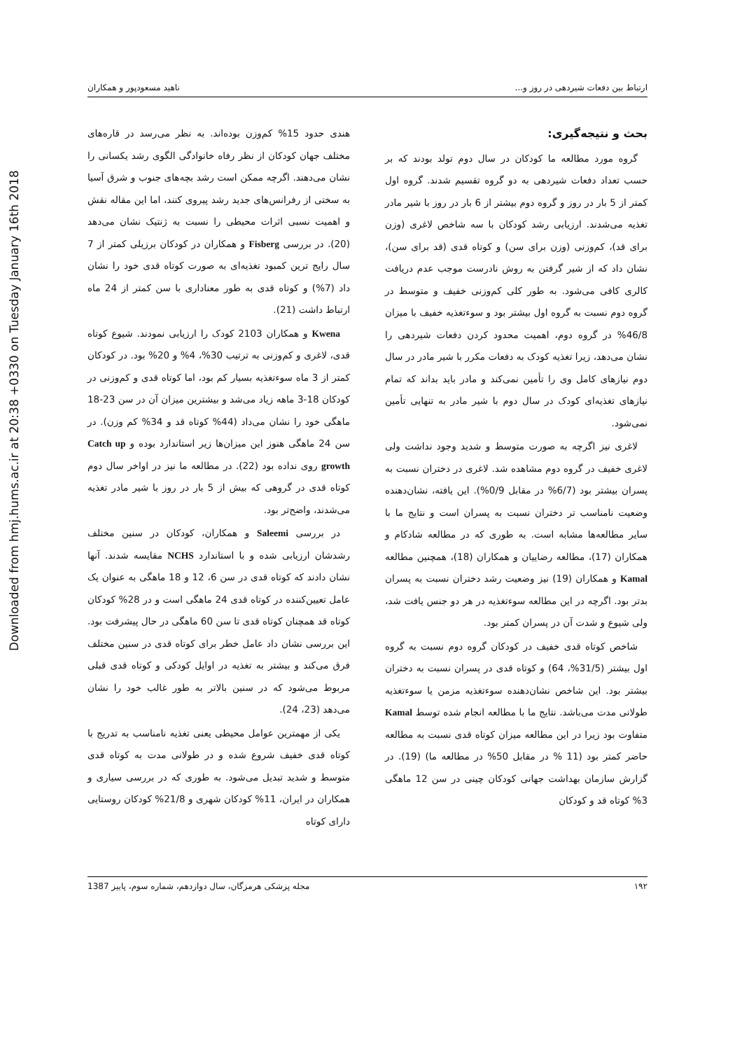Downloaded from hmj.hums.ac.ir at 20:38 +0330 on Tuesday January 16th 2018
ارتباط بین دفعات شیردهی در روز و... ناهید مسعودپور و همکاران
بحث و نتیجه‌گیری:
گروه مورد مطالعه ما کودکان در سال دوم تولد بودند که بر حسب تعداد دفعات شیردهی به دو گروه تقسیم شدند. گروه اول کمتر از 5 بار در روز و گروه دوم بیشتر از 6 بار در روز با شیر مادر تغذیه می‌شدند. ارزیابی رشد کودکان با سه شاخص لاغری (وزن برای قد)، کم‌وزنی (وزن برای سن) و کوتاه قدی (قد برای سن)، نشان داد که از شیر گرفتن به روش نادرست موجب عدم دریافت کالری کافی می‌شود. به طور کلی کم‌وزنی خفیف و متوسط در گروه دوم نسبت به گروه اول بیشتر بود و سوءتغذیه خفیف با میزان 46/8% در گروه دوم، اهمیت محدود کردن دفعات شیردهی را نشان می‌دهد، زیرا تغذیه کودک به دفعات مکرر با شیر مادر در سال دوم نیازهای کامل وی را تأمین نمی‌کند و مادر باید بداند که تمام نیازهای تغذیه‌ای کودک در سال دوم با شیر مادر به تنهایی تأمین نمی‌شود.
لاغری نیز اگرچه به صورت متوسط و شدید وجود نداشت ولی لاغری خفیف در گروه دوم مشاهده شد. لاغری در دختران نسبت به پسران بیشتر بود (6/7% در مقابل 0/9%). این یافته، نشان‌دهنده وضعیت نامناسب تر دختران نسبت به پسران است و نتایج ما با سایر مطالعه‌ها مشابه است. به طوری که در مطالعه شادکام و همکاران (17)، مطالعه رضاییان و همکاران (18)، همچنین مطالعه Kamal و همکاران (19) نیز وضعیت رشد دختران نسبت به پسران بدتر بود. اگرچه در این مطالعه سوءتغذیه در هر دو جنس یافت شد، ولی شیوع و شدت آن در پسران کمتر بود.
شاخص کوتاه قدی خفیف در کودکان گروه دوم نسبت به گروه اول بیشتر (31/5%، 64) و کوتاه قدی در پسران نسبت به دختران بیشتر بود. این شاخص نشان‌دهنده سوءتغذیه مزمن یا سوءتغذیه طولانی مدت می‌باشد. نتایج ما با مطالعه انجام شده توسط Kamal متفاوت بود زیرا در این مطالعه میزان کوتاه قدی نسبت به مطالعه حاضر کمتر بود (11 % در مقابل 50% در مطالعه ما) (19). در گزارش سازمان بهداشت جهانی کودکان چینی در سن 12 ماهگی 3% کوتاه قد و کودکان
هندی حدود 15% کم‌وزن بوده‌اند. به نظر می‌رسد در قاره‌های مختلف جهان کودکان از نظر رفاه خانوادگی الگوی رشد یکسانی را نشان می‌دهند. اگرچه ممکن است رشد بچه‌های جنوب و شرق آسیا به سختی از رفرانس‌های جدید رشد پیروی کنند، اما این مقاله نقش و اهمیت نسبی اثرات محیطی را نسبت به ژنتیک نشان می‌دهد (20). در بررسی Fisberg و همکاران در کودکان برزیلی کمتر از 7 سال رایج ترین کمبود تغذیه‌ای به صورت کوتاه قدی خود را نشان داد (7%) و کوتاه قدی به طور معناداری با سن کمتر از 24 ماه ارتباط داشت (21).
Kwena و همکاران 2103 کودک را ارزیابی نمودند. شیوع کوتاه قدی، لاغری و کم‌وزنی به ترتیب 30%، 4% و 20% بود. در کودکان کمتر از 3 ماه سوءتغذیه بسیار کم بود، اما کوتاه قدی و کم‌وزنی در کودکان 18-3 ماهه زیاد می‌شد و بیشترین میزان آن در سن 23-18 ماهگی خود را نشان می‌داد (44% کوتاه قد و 34% کم وزن). در سن 24 ماهگی هنوز این میزان‌ها زیر استاندارد بوده و Catch up growth روی نداده بود (22). در مطالعه ما نیز در اواخر سال دوم کوتاه قدی در گروهی که بیش از 5 بار در روز با شیر مادر تغذیه می‌شدند، واضح‌تر بود.
در بررسی Saleemi و همکاران، کودکان در سنین مختلف رشدشان ارزیابی شده و با استاندارد NCHS مقایسه شدند. آنها نشان دادند که کوتاه قدی در سن 6، 12 و 18 ماهگی به عنوان یک عامل تعیین‌کننده در کوتاه قدی 24 ماهگی است و در 28% کودکان کوتاه قد همچنان کوتاه قدی تا سن 60 ماهگی در حال پیشرفت بود. این بررسی نشان داد عامل خطر برای کوتاه قدی در سنین مختلف فرق می‌کند و بیشتر به تغذیه در اوایل کودکی و کوتاه قدی قبلی مربوط می‌شود که در سنین بالاتر به طور غالب خود را نشان می‌دهد (23، 24).
یکی از مهمترین عوامل محیطی یعنی تغذیه نامناسب به تدریج با کوتاه قدی خفیف شروع شده و در طولانی مدت به کوتاه قدی متوسط و شدید تبدیل می‌شود. به طوری که در بررسی سیاری و همکاران در ایران، 11% کودکان شهری و 21/8% کودکان روستایی دارای کوتاه
۱۹۲ مجله پزشکی هرمزگان، سال دوازدهم، شماره سوم، پاییز 1387